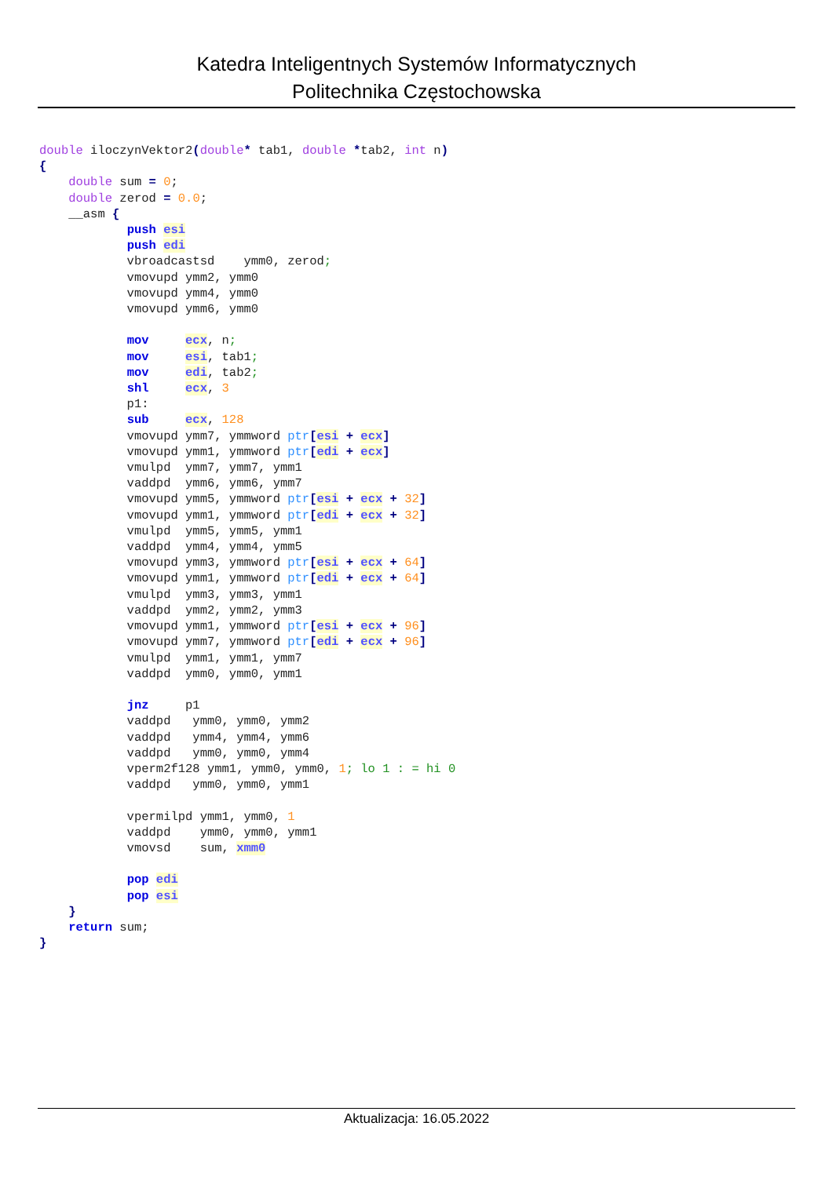Katedra Inteligentnych Systemów Informatycznych
Politechnika Częstochowska
double iloczynVektor2(double* tab1, double *tab2, int n)
{
    double sum = 0;
    double zerod = 0.0;
    __asm {
            push esi
            push edi
            vbroadcastsd    ymm0, zerod;
            vmovupd ymm2, ymm0
            vmovupd ymm4, ymm0
            vmovupd ymm6, ymm0

            mov     ecx, n;
            mov     esi, tab1;
            mov     edi, tab2;
            shl     ecx, 3
            p1:
            sub     ecx, 128
            vmovupd ymm7, ymmword ptr[esi + ecx]
            vmovupd ymm1, ymmword ptr[edi + ecx]
            vmulpd  ymm7, ymm7, ymm1
            vaddpd  ymm6, ymm6, ymm7
            vmovupd ymm5, ymmword ptr[esi + ecx + 32]
            vmovupd ymm1, ymmword ptr[edi + ecx + 32]
            vmulpd  ymm5, ymm5, ymm1
            vaddpd  ymm4, ymm4, ymm5
            vmovupd ymm3, ymmword ptr[esi + ecx + 64]
            vmovupd ymm1, ymmword ptr[edi + ecx + 64]
            vmulpd  ymm3, ymm3, ymm1
            vaddpd  ymm2, ymm2, ymm3
            vmovupd ymm1, ymmword ptr[esi + ecx + 96]
            vmovupd ymm7, ymmword ptr[edi + ecx + 96]
            vmulpd  ymm1, ymm1, ymm7
            vaddpd  ymm0, ymm0, ymm1

            jnz     p1
            vaddpd   ymm0, ymm0, ymm2
            vaddpd   ymm4, ymm4, ymm6
            vaddpd   ymm0, ymm0, ymm4
            vperm2f128 ymm1, ymm0, ymm0, 1; lo 1 : = hi 0
            vaddpd   ymm0, ymm0, ymm1

            vpermilpd ymm1, ymm0, 1
            vaddpd    ymm0, ymm0, ymm1
            vmovsd    sum, xmm0

            pop edi
            pop esi
    }
    return sum;
}
Aktualizacja: 16.05.2022